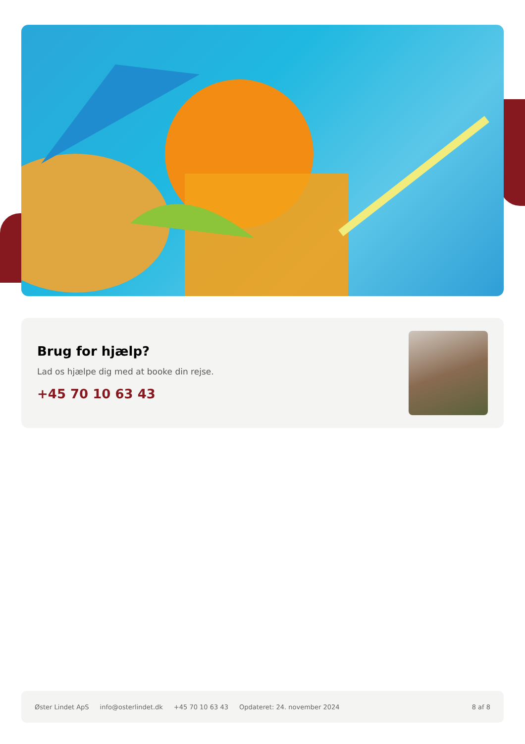Brug for hjælp?
Lad os hjælpe dig med at booke din rejse.
+45 70 10 63 43
Øster Lindet ApS info@osterlindet.dk +45 70 10 63 43 Opdateret: 24. november 2024 8 af 8